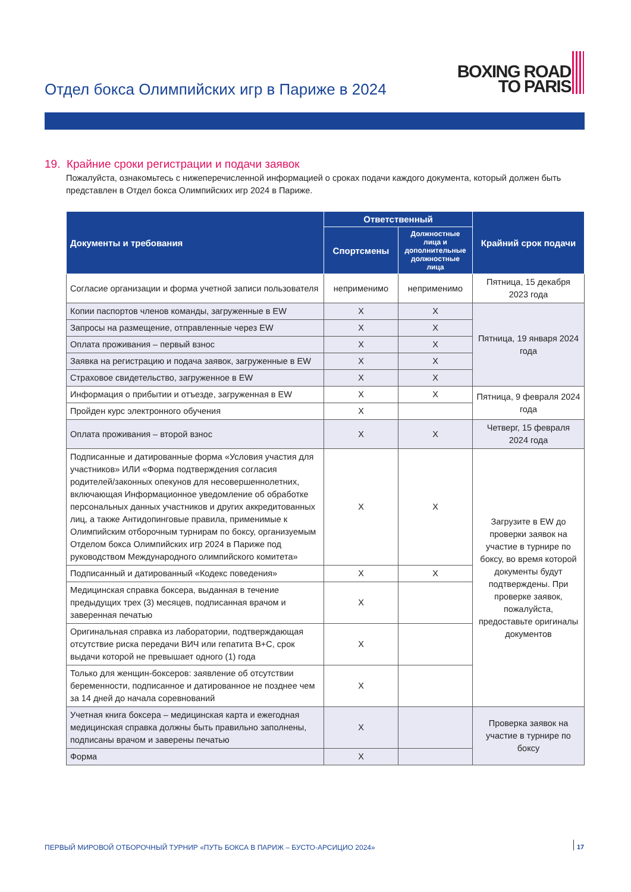Отдел бокса Олимпийских игр в Париже в 2024
BOXING ROAD
TO PARIS
19. Крайние сроки регистрации и подачи заявок
Пожалуйста, ознакомьтесь с нижеперечисленной информацией о сроках подачи каждого документа, который должен быть представлен в Отдел бокса Олимпийских игр 2024 в Париже.
| Документы и требования | Ответственный | | Крайний срок подачи |
| --- | --- | --- | --- |
| | Спортсмены | Должностные лица и дополнительные должностные лица | |
| Согласие организации и форма учетной записи пользователя | неприменимо | неприменимо | Пятница, 15 декабря 2023 года |
| Копии паспортов членов команды, загруженные в EW | X | X | Пятница, 19 января 2024 года |
| Запросы на размещение, отправленные через EW | X | X | |
| Оплата проживания – первый взнос | X | X | |
| Заявка на регистрацию и подача заявок, загруженные в EW | X | X | |
| Страховое свидетельство, загруженное в EW | X | X | |
| Информация о прибытии и отъезде, загруженная в EW | X | X | Пятница, 9 февраля 2024 года |
| Пройден курс электронного обучения | X | | |
| Оплата проживания – второй взнос | X | X | Четверг, 15 февраля 2024 года |
| Подписанные и датированные форма «Условия участия для участников» ИЛИ «Форма подтверждения согласия родителей/законных опекунов для несовершеннолетних, включающая Информационное уведомление об обработке персональных данных участников и других аккредитованных лиц, а также Антидопинговые правила, применимые к Олимпийским отборочным турнирам по боксу, организуемым Отделом бокса Олимпийских игр 2024 в Париже под руководством Международного олимпийского комитета» | X | X | Загрузите в EW до проверки заявок на участие в турнире по боксу, во время которой документы будут подтверждены. При проверке заявок, пожалуйста, предоставьте оригиналы документов |
| Подписанный и датированный «Кодекс поведения» | X | X | |
| Медицинская справка боксера, выданная в течение предыдущих трех (3) месяцев, подписанная врачом и заверенная печатью | X | | |
| Оригинальная справка из лаборатории, подтверждающая отсутствие риска передачи ВИЧ или гепатита B+C, срок выдачи которой не превышает одного (1) года | X | | |
| Только для женщин-боксеров: заявление об отсутствии беременности, подписанное и датированное не позднее чем за 14 дней до начала соревнований | X | | |
| Учетная книга боксера – медицинская карта и ежегодная медицинская справка должны быть правильно заполнены, подписаны врачом и заверены печатью | X | | Проверка заявок на участие в турнире по боксу |
| Форма | X | | |
ПЕРВЫЙ МИРОВОЙ ОТБОРОЧНЫЙ ТУРНИР «ПУТЬ БОКСА В ПАРИЖ – БУСТО-АРСИЦИО 2024»
17